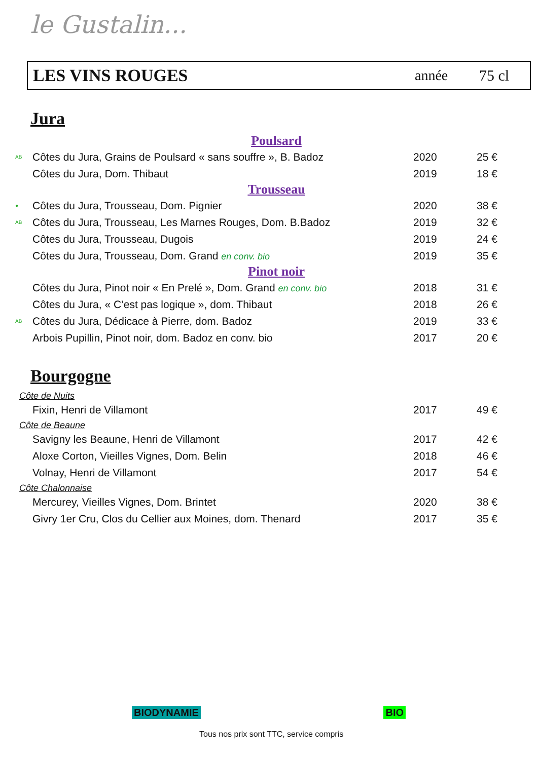le Gustalin...
LES VINS ROUGES année 75 cl
Jura
Poulsard
| AB | Côtes du Jura, Grains de Poulsard « sans souffre », B. Badoz | 2020 | 25 € |
| | Côtes du Jura, Dom. Thibaut | 2019 | 18 € |
Trousseau
| ● | Côtes du Jura, Trousseau, Dom. Pignier | 2020 | 38 € |
| AB | Côtes du Jura, Trousseau, Les Marnes Rouges, Dom. B.Badoz | 2019 | 32 € |
| | Côtes du Jura, Trousseau, Dugois | 2019 | 24 € |
| | Côtes du Jura, Trousseau, Dom. Grand en conv. bio | 2019 | 35 € |
Pinot noir
| | Côtes du Jura, Pinot noir « En Prelé », Dom. Grand en conv. bio | 2018 | 31 € |
| | Côtes du Jura, « C’est pas logique », dom. Thibaut | 2018 | 26 € |
| AB | Côtes du Jura, Dédicace à Pierre, dom. Badoz | 2019 | 33 € |
| | Arbois Pupillin, Pinot noir, dom. Badoz en conv. bio | 2017 | 20 € |
Bourgogne
Côte de Nuits
| | Fixin, Henri de Villamont | 2017 | 49 € |
Côte de Beaune
| | Savigny les Beaune, Henri de Villamont | 2017 | 42 € |
| | Aloxe Corton, Vieilles Vignes, Dom. Belin | 2018 | 46 € |
| | Volnay, Henri de Villamont | 2017 | 54 € |
Côte Chalonnaise
| | Mercurey, Vieilles Vignes, Dom. Brintet | 2020 | 38 € |
| | Givry 1er Cru, Clos du Cellier aux Moines, dom. Thenard | 2017 | 35 € |
BIODYNAMIE BIO
Tous nos prix sont TTC, service compris